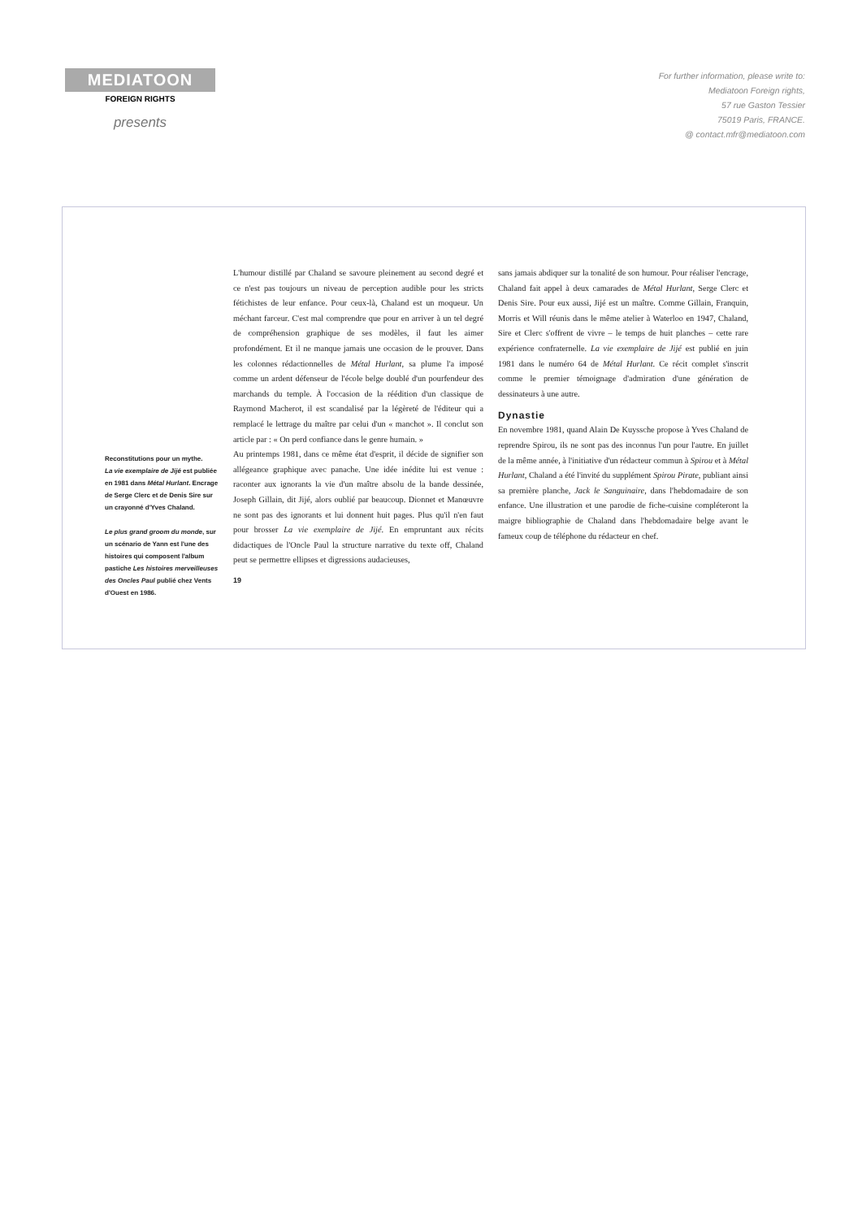MEDIATOON
FOREIGN RIGHTS
presents
For further information, please write to:
Mediatoon Foreign rights,
57 rue Gaston Tessier
75019 Paris, FRANCE.
@ contact.mfr@mediatoon.com
Reconstitutions pour un mythe.
La vie exemplaire de Jijé est publiée en 1981 dans Métal Hurlant. Encrage de Serge Clerc et de Denis Sire sur un crayonné d'Yves Chaland.
Le plus grand groom du monde, sur un scénario de Yann est l'une des histoires qui composent l'album pastiche Les histoires merveilleuses des Oncles Paul publié chez Vents d'Ouest en 1986.
L'humour distillé par Chaland se savoure pleinement au second degré et ce n'est pas toujours un niveau de perception audible pour les stricts fétichistes de leur enfance. Pour ceux-là, Chaland est un moqueur. Un méchant farceur. C'est mal comprendre que pour en arriver à un tel degré de compréhension graphique de ses modèles, il faut les aimer profondément. Et il ne manque jamais une occasion de le prouver. Dans les colonnes rédactionnelles de Métal Hurlant, sa plume l'a imposé comme un ardent défenseur de l'école belge doublé d'un pourfendeur des marchands du temple. À l'occasion de la réédition d'un classique de Raymond Macherot, il est scandalisé par la légèreté de l'éditeur qui a remplacé le lettrage du maître par celui d'un « manchot ». Il conclut son article par : « On perd confiance dans le genre humain. »
Au printemps 1981, dans ce même état d'esprit, il décide de signifier son allégeance graphique avec panache. Une idée inédite lui est venue : raconter aux ignorants la vie d'un maître absolu de la bande dessinée, Joseph Gillain, dit Jijé, alors oublié par beaucoup. Dionnet et Manœuvre ne sont pas des ignorants et lui donnent huit pages. Plus qu'il n'en faut pour brosser La vie exemplaire de Jijé. En empruntant aux récits didactiques de l'Oncle Paul la structure narrative du texte off, Chaland peut se permettre ellipses et digressions audacieuses,
19
sans jamais abdiquer sur la tonalité de son humour. Pour réaliser l'encrage, Chaland fait appel à deux camarades de Métal Hurlant, Serge Clerc et Denis Sire. Pour eux aussi, Jijé est un maître. Comme Gillain, Franquin, Morris et Will réunis dans le même atelier à Waterloo en 1947, Chaland, Sire et Clerc s'offrent de vivre – le temps de huit planches – cette rare expérience confraternelle. La vie exemplaire de Jijé est publié en juin 1981 dans le numéro 64 de Métal Hurlant. Ce récit complet s'inscrit comme le premier témoignage d'admiration d'une génération de dessinateurs à une autre.
Dynastie
En novembre 1981, quand Alain De Kuyssche propose à Yves Chaland de reprendre Spirou, ils ne sont pas des inconnus l'un pour l'autre. En juillet de la même année, à l'initiative d'un rédacteur commun à Spirou et à Métal Hurlant, Chaland a été l'invité du supplément Spirou Pirate, publiant ainsi sa première planche, Jack le Sanguinaire, dans l'hebdomadaire de son enfance. Une illustration et une parodie de fiche-cuisine compléteront la maigre bibliographie de Chaland dans l'hebdomadaire belge avant le fameux coup de téléphone du rédacteur en chef.